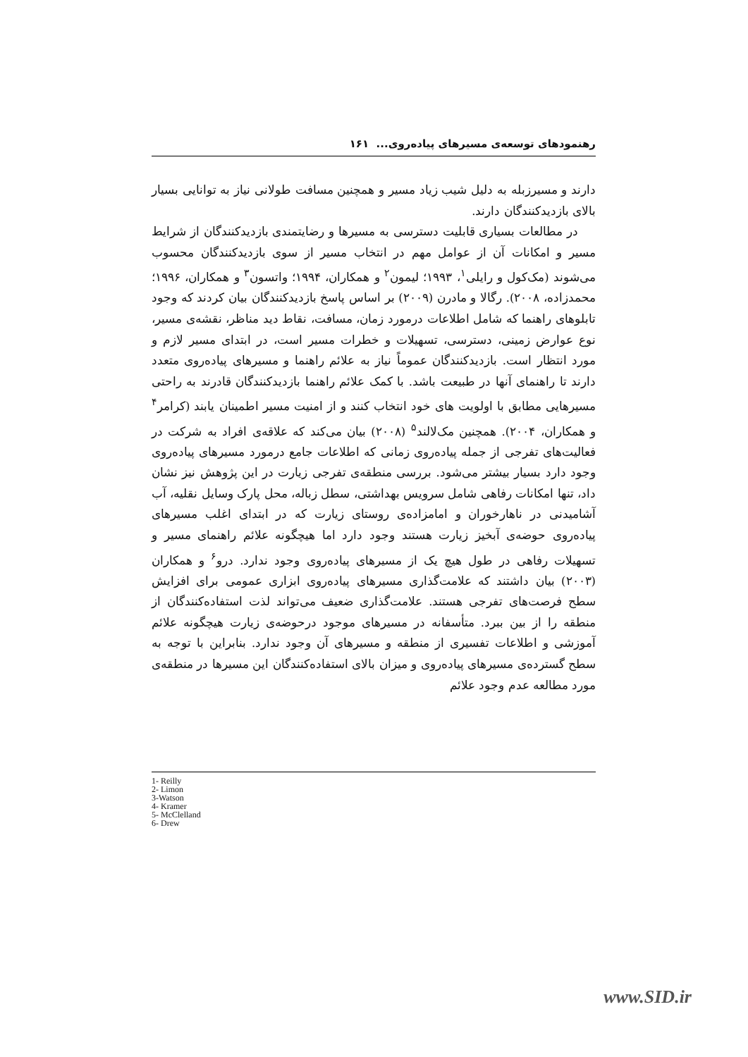رهنمودهای توسعه‌ی مسیرهای پیاده‌روی... ۱۶۱
دارند و مسیرزبله به دلیل شیب زیاد مسیر و همچنین مسافت طولانی نیاز به توانایی بسیار بالای بازدیدکنندگان دارند.
در مطالعات بسیاری قابلیت دسترسی به مسیرها و رضایتمندی بازدیدکنندگان از شرایط مسیر و امکانات آن از عوامل مهم در انتخاب مسیر از سوی بازدیدکنندگان محسوب می‌شوند (مک‌کول و رایلی<sup>۱</sup>، ۱۹۹۳؛ لیمون<sup>۲</sup> و همکاران، ۱۹۹۴؛ واتسون<sup>۳</sup> و همکاران، ۱۹۹۶؛ محمدزاده، ۲۰۰۸). رگالا و مادرن (۲۰۰۹) بر اساس پاسخ بازدیدکنندگان بیان کردند که وجود تابلوهای راهنما که شامل اطلاعات درمورد زمان، مسافت، نقاط دید مناظر، نقشه‌ی مسیر، نوع عوارض زمینی، دسترسی، تسهیلات و خطرات مسیر است، در ابتدای مسیر لازم و مورد انتظار است. بازدیدکنندگان عموماً نیاز به علائم راهنما و مسیرهای پیاده‌روی متعدد دارند تا راهنمای آنها در طبیعت باشد. با کمک علائم راهنما بازدیدکنندگان قادرند به راحتی مسیرهایی مطابق با اولویت های خود انتخاب کنند و از امنیت مسیر اطمینان یابند (کرامر<sup>۴</sup> و همکاران، ۲۰۰۴). همچنین مک‌لالند<sup>۵</sup> (۲۰۰۸) بیان می‌کند که علاقه‌ی افراد به شرکت در فعالیت‌های تفرجی از جمله پیاده‌روی زمانی که اطلاعات جامع درمورد مسیرهای پیاده‌روی وجود دارد بسیار بیشتر می‌شود. بررسی منطقه‌ی تفرجی زیارت در این پژوهش نیز نشان داد، تنها امکانات رفاهی شامل سرویس بهداشتی، سطل زباله، محل پارک وسایل نقلیه، آب آشامیدنی در ناهارخوران و امامزاده‌ی روستای زیارت که در ابتدای اغلب مسیرهای پیاده‌روی حوضه‌ی آبخیز زیارت هستند وجود دارد اما هیچگونه علائم راهنمای مسیر و تسهیلات رفاهی در طول هیچ یک از مسیرهای پیاده‌روی وجود ندارد. درو<sup>۶</sup> و همکاران (۲۰۰۳) بیان داشتند که علامت‌گذاری مسیرهای پیاده‌روی ابزاری عمومی برای افزایش سطح فرصت‌های تفرجی هستند. علامت‌گذاری ضعیف می‌تواند لذت استفاده‌کنندگان از منطقه را از بین ببرد. متأسفانه در مسیرهای موجود درحوضه‌ی زیارت هیچگونه علائم آموزشی و اطلاعات تفسیری از منطقه و مسیرهای آن وجود ندارد. بنابراین با توجه به سطح گسترده‌ی مسیرهای پیاده‌روی و میزان بالای استفاده‌کنندگان این مسیرها در منطقه‌ی مورد مطالعه عدم وجود علائم
1- Reilly
2- Limon
3-Watson
4- Kramer
5- McClelland
6- Drew
www.SID.ir